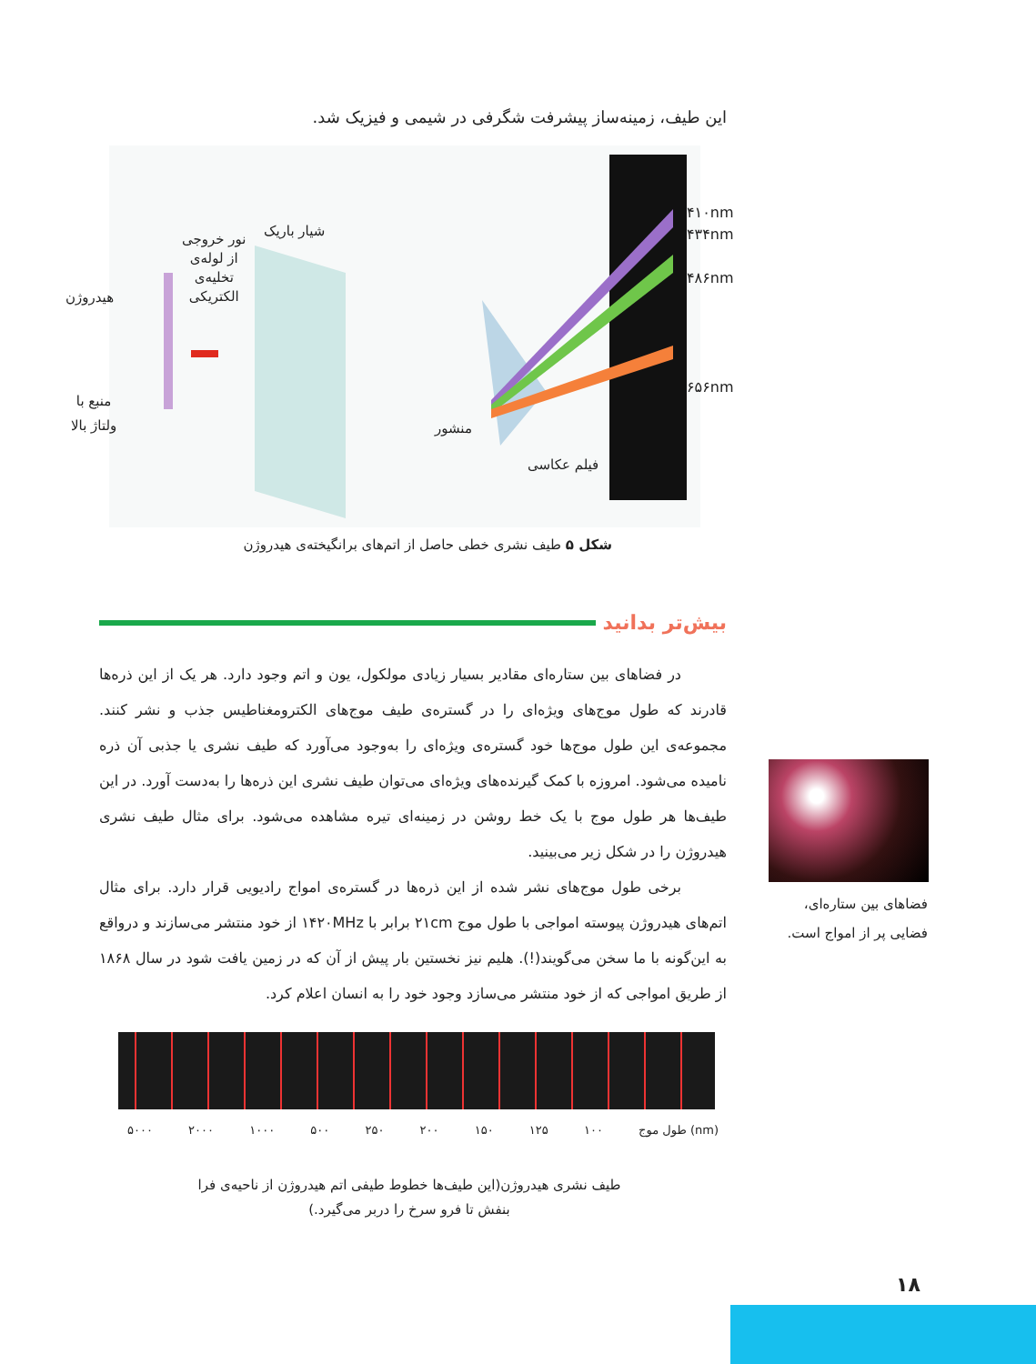این طیف، زمینه‌ساز پیشرفت شگرفی در شیمی و فیزیک شد.
۴۱۰nm
۴۳۴nm
۴۸۶nm
۶۵۶nm
شیار باریک
نور خروجی
از لوله‌ی
تخلیه‌ی
الکتریکی
هیدروژن
منبع با
ولتاژ بالا
منشور
فیلم عکاسی
شکل ۵ طیف نشری خطی حاصل از اتم‌های برانگیخته‌ی هیدروژن
بیش‌تر بدانید
در فضاهای بین ستاره‌ای مقادیر بسیار زیادی مولکول، یون و اتم وجود دارد. هر یک از این ذره‌ها قادرند که طول موج‌های ویژه‌ای را در گستره‌ی طیف موج‌های الکترومغناطیس جذب و نشر کنند. مجموعه‌ی این طول موج‌ها خود گستره‌ی ویژه‌ای را به‌وجود می‌آورد که طیف نشری یا جذبی آن ذره نامیده می‌شود. امروزه با کمک گیرنده‌های ویژه‌ای می‌توان طیف نشری این ذره‌ها را به‌دست آورد. در این طیف‌ها هر طول موج با یک خط روشن در زمینه‌ای تیره مشاهده می‌شود. برای مثال طیف نشری هیدروژن را در شکل زیر می‌بینید.
برخی طول موج‌های نشر شده از این ذره‌ها در گستره‌ی امواج رادیویی قرار دارد. برای مثال اتم‌های هیدروژن پیوسته امواجی با طول موج ۲۱cm برابر با ۱۴۲۰MHz از خود منتشر می‌سازند و درواقع به این‌گونه با ما سخن می‌گویند(!). هلیم نیز نخستین بار پیش از آن که در زمین یافت شود در سال ۱۸۶۸ از طریق امواجی که از خود منتشر می‌سازد وجود خود را به انسان اعلام کرد.
فضاهای بین ستاره‌ای، فضایی پر از امواج است.
۵۰۰۰ ۲۰۰۰ ۱۰۰۰ ۵۰۰ ۲۵۰ ۲۰۰ ۱۵۰ ۱۲۵ ۱۰۰ طول موج (nm)
طیف نشری هیدروژن(این طیف‌ها خطوط طیفی اتم هیدروژن از ناحیه‌ی فرا بنفش تا فرو سرخ را دربر می‌گیرد.)
۱۸